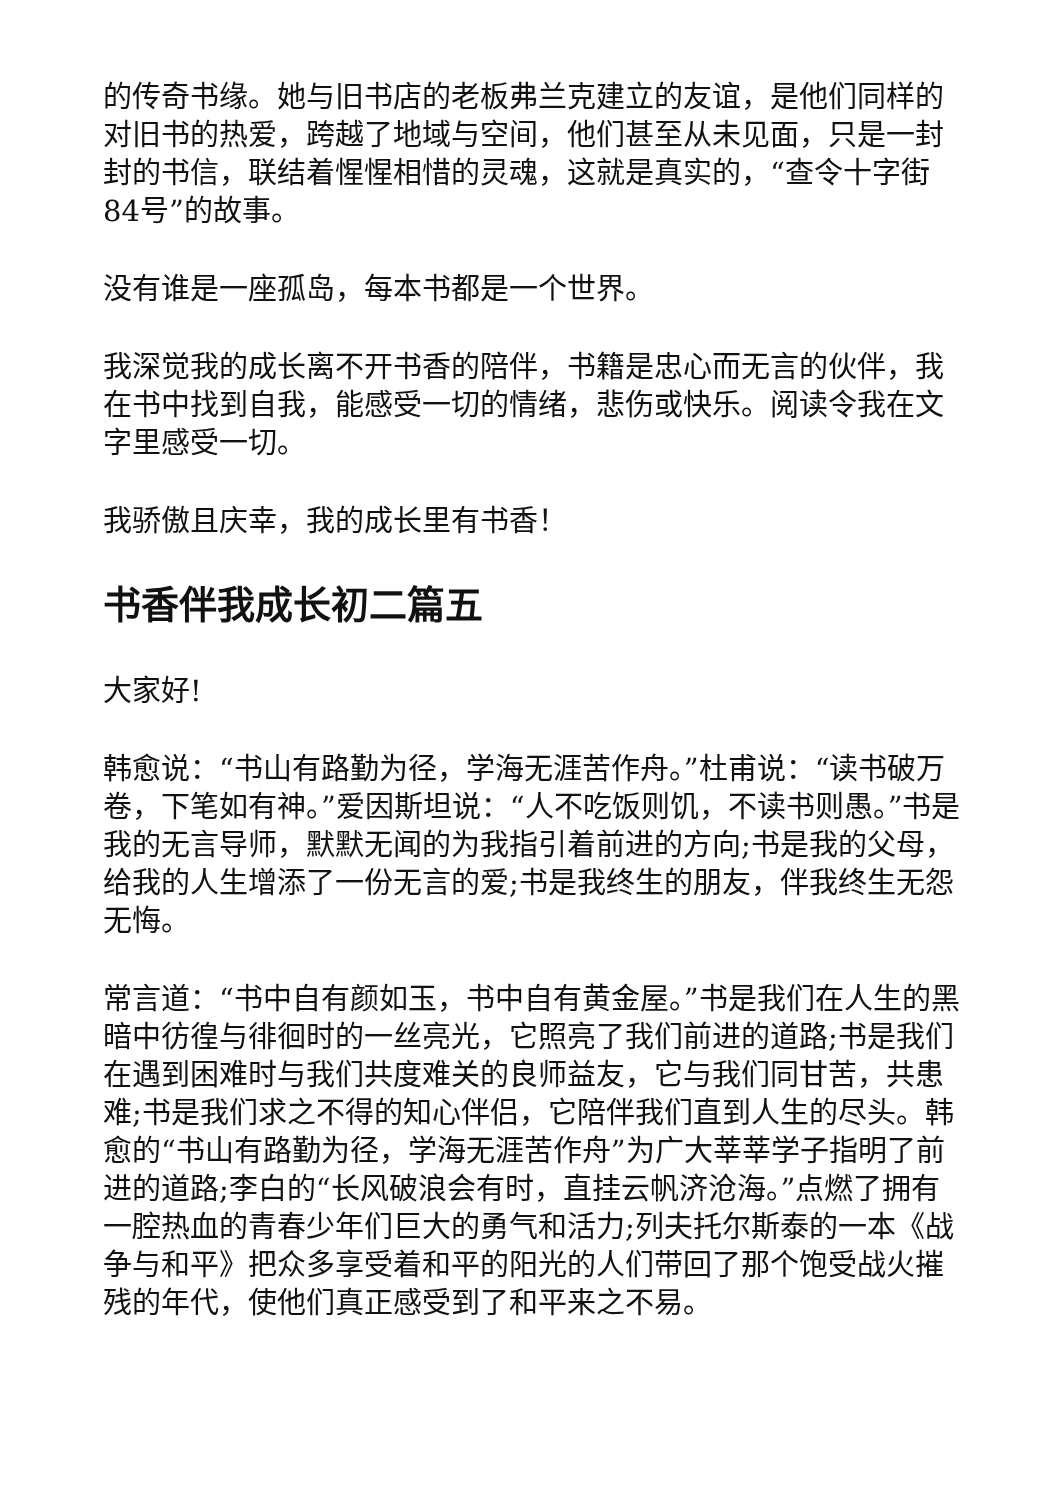的传奇书缘。她与旧书店的老板弗兰克建立的友谊，是他们同样的对旧书的热爱，跨越了地域与空间，他们甚至从未见面，只是一封封的书信，联结着惺惺相惜的灵魂，这就是真实的，“查令十字街84号”的故事。
没有谁是一座孤岛，每本书都是一个世界。
我深觉我的成长离不开书香的陪伴，书籍是忠心而无言的伙伴，我在书中找到自我，能感受一切的情绪，悲伤或快乐。阅读令我在文字里感受一切。
我骄傲且庆幸，我的成长里有书香！
书香伴我成长初二篇五
大家好!
韩愈说：“书山有路勤为径，学海无涯苦作舟。”杜甫说：“读书破万卷，下笔如有神。”爱因斯坦说：“人不吃饭则饥，不读书则愚。”书是我的无言导师，默默无闻的为我指引着前进的方向;书是我的父母，给我的人生增添了一份无言的爱;书是我终生的朋友，伴我终生无怨无悔。
常言道：“书中自有颜如玉，书中自有黄金屋。”书是我们在人生的黑暗中彷徨与徘徊时的一丝亮光，它照亮了我们前进的道路;书是我们在遇到困难时与我们共度难关的良师益友，它与我们同甘苦，共患难;书是我们求之不得的知心伴侣，它陪伴我们直到人生的尽头。韩愈的“书山有路勤为径，学海无涯苦作舟”为广大莘莘学子指明了前进的道路;李白的“长风破浪会有时，直挂云帆济沧海。”点燃了拥有一腔热血的青春少年们巨大的勇气和活力;列夫托尔斯泰的一本《战争与和平》把众多享受着和平的阳光的人们带回了那个饱受战火摧残的年代，使他们真正感受到了和平来之不易。